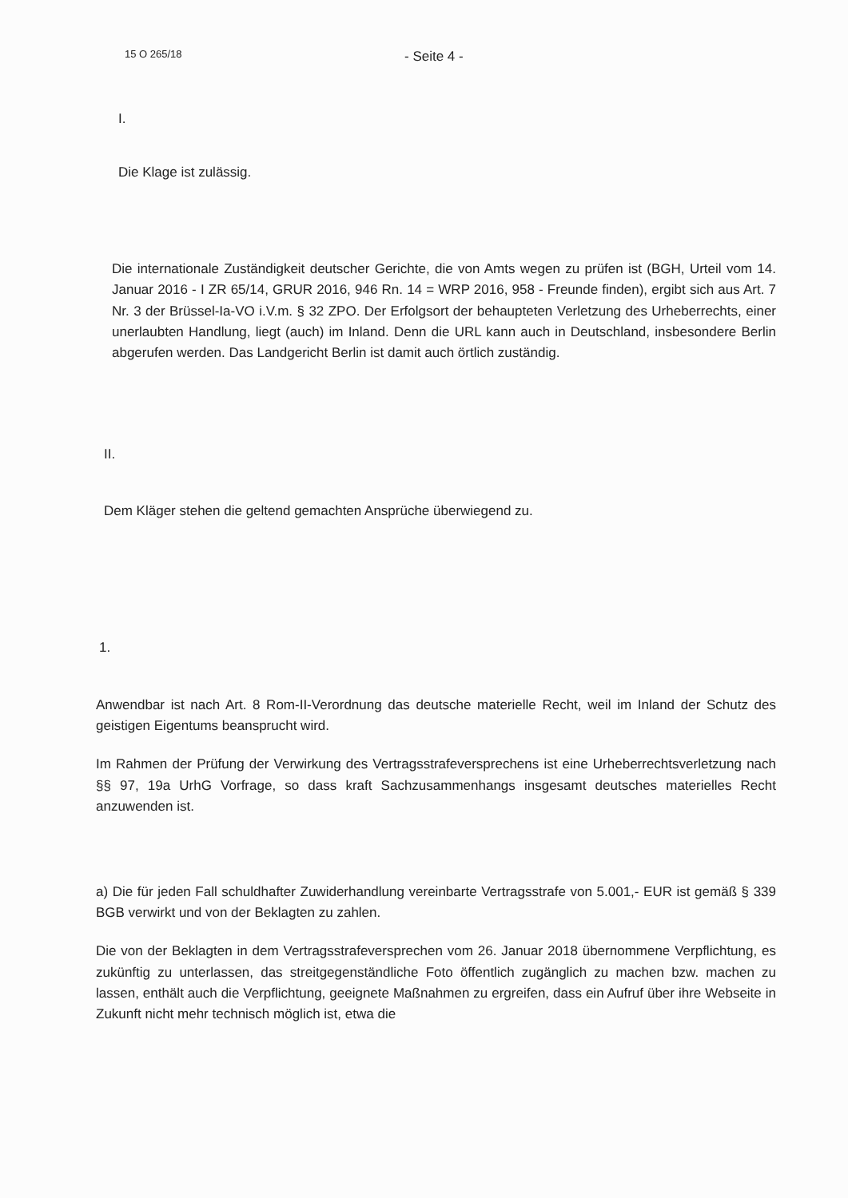15 O 265/18 - Seite 4 -
I.
Die Klage ist zulässig.
Die internationale Zuständigkeit deutscher Gerichte, die von Amts wegen zu prüfen ist (BGH, Urteil vom 14. Januar 2016 - I ZR 65/14, GRUR 2016, 946 Rn. 14 = WRP 2016, 958 - Freunde finden), ergibt sich aus Art. 7 Nr. 3 der Brüssel-Ia-VO i.V.m. § 32 ZPO. Der Erfolgsort der behaupteten Verletzung des Urheberrechts, einer unerlaubten Handlung, liegt (auch) im Inland. Denn die URL kann auch in Deutschland, insbesondere Berlin abgerufen werden. Das Landgericht Berlin ist damit auch örtlich zuständig.
II.
Dem Kläger stehen die geltend gemachten Ansprüche überwiegend zu.
1.
Anwendbar ist nach Art. 8 Rom-II-Verordnung das deutsche materielle Recht, weil im Inland der Schutz des geistigen Eigentums beansprucht wird.
Im Rahmen der Prüfung der Verwirkung des Vertragsstrafeversprechens ist eine Urheberrechtsverletzung nach §§ 97, 19a UrhG Vorfrage, so dass kraft Sachzusammenhangs insgesamt deutsches materielles Recht anzuwenden ist.
a) Die für jeden Fall schuldhafter Zuwiderhandlung vereinbarte Vertragsstrafe von 5.001,- EUR ist gemäß § 339 BGB verwirkt und von der Beklagten zu zahlen.
Die von der Beklagten in dem Vertragsstrafeversprechen vom 26. Januar 2018 übernommene Verpflichtung, es zukünftig zu unterlassen, das streitgegenständliche Foto öffentlich zugänglich zu machen bzw. machen zu lassen, enthält auch die Verpflichtung, geeignete Maßnahmen zu ergreifen, dass ein Aufruf über ihre Webseite in Zukunft nicht mehr technisch möglich ist, etwa die